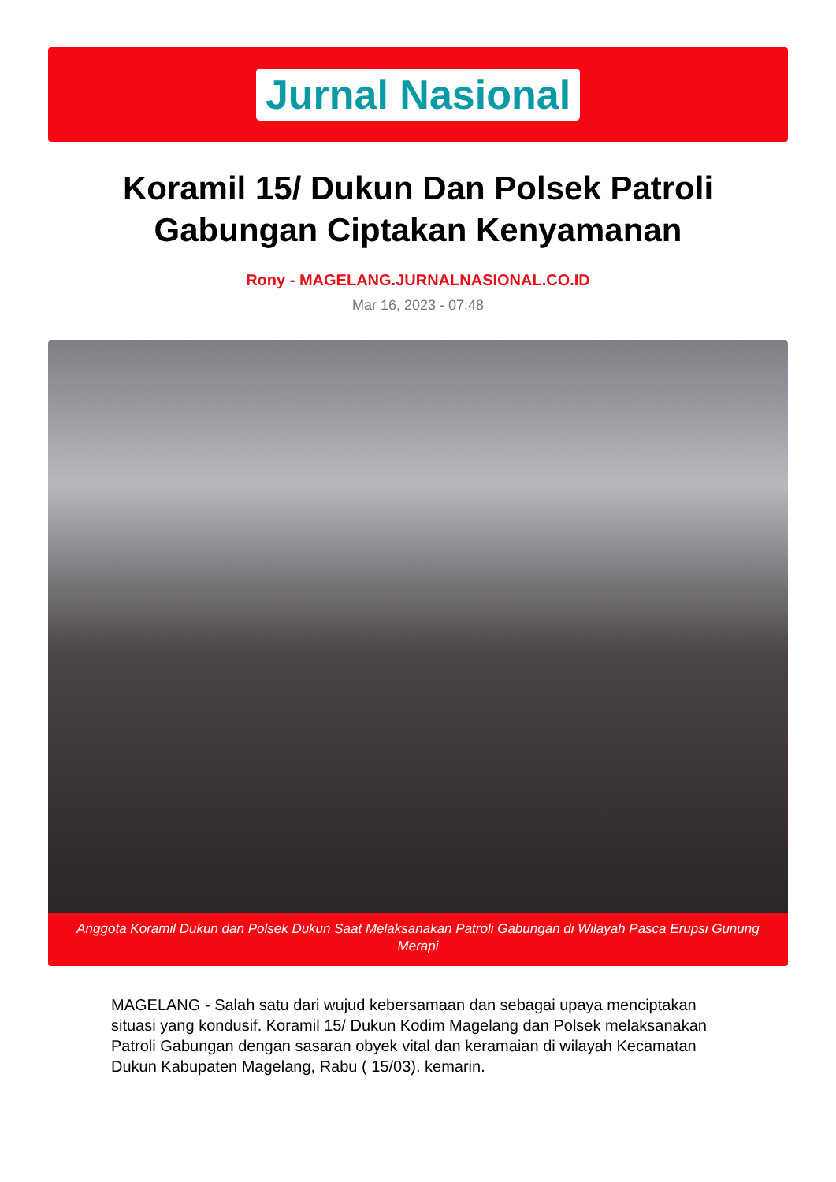Jurnal Nasional
Koramil 15/ Dukun Dan Polsek Patroli Gabungan Ciptakan Kenyamanan
Rony - MAGELANG.JURNALNASIONAL.CO.ID
Mar 16, 2023 - 07:48
Anggota Koramil Dukun dan Polsek Dukun Saat Melaksanakan Patroli Gabungan di Wilayah Pasca Erupsi Gunung Merapi
MAGELANG - Salah satu dari wujud kebersamaan dan sebagai upaya menciptakan situasi yang kondusif. Koramil 15/ Dukun Kodim Magelang dan Polsek melaksanakan Patroli Gabungan dengan sasaran obyek vital dan keramaian di wilayah Kecamatan Dukun Kabupaten Magelang, Rabu ( 15/03). kemarin.